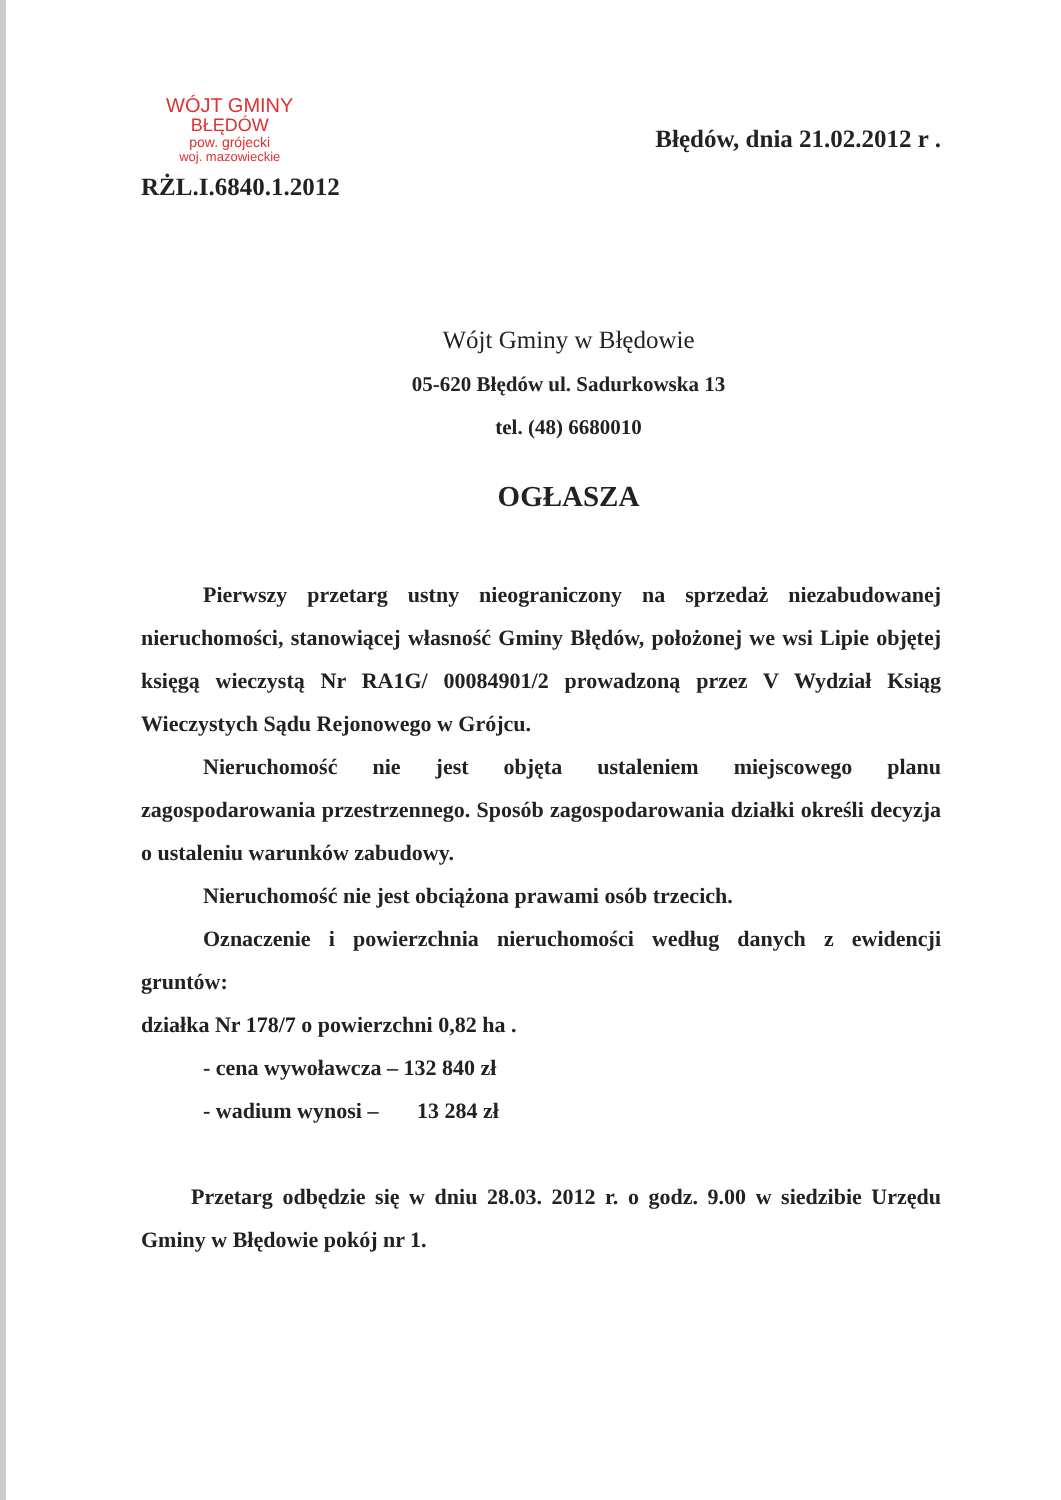WÓJT GMINY
BŁĘDÓW
pow. grójecki
woj. mazowieckie
RŻL.I.6840.1.2012
Błędów, dnia 21.02.2012 r .
Wójt Gminy w Błędowie
05-620 Błędów ul. Sadurkowska 13
tel. (48) 6680010
OGŁASZA
Pierwszy przetarg ustny nieograniczony na sprzedaż niezabudowanej nieruchomości, stanowiącej własność Gminy Błędów, położonej we wsi Lipie objętej księgą wieczystą Nr RA1G/ 00084901/2 prowadzoną przez V Wydział Ksiąg Wieczystych Sądu Rejonowego w Grójcu.
Nieruchomość nie jest objęta ustaleniem miejscowego planu zagospodarowania przestrzennego. Sposób zagospodarowania działki określi decyzja o ustaleniu warunków zabudowy.
Nieruchomość nie jest obciążona prawami osób trzecich.
Oznaczenie i powierzchnia nieruchomości według danych z ewidencji gruntów:
działka Nr 178/7 o powierzchni 0,82 ha .
- cena wywoławcza – 132 840 zł
- wadium wynosi – 13 284 zł
Przetarg odbędzie się w dniu 28.03. 2012 r. o godz. 9.00 w siedzibie Urzędu Gminy w Błędowie pokój nr 1.